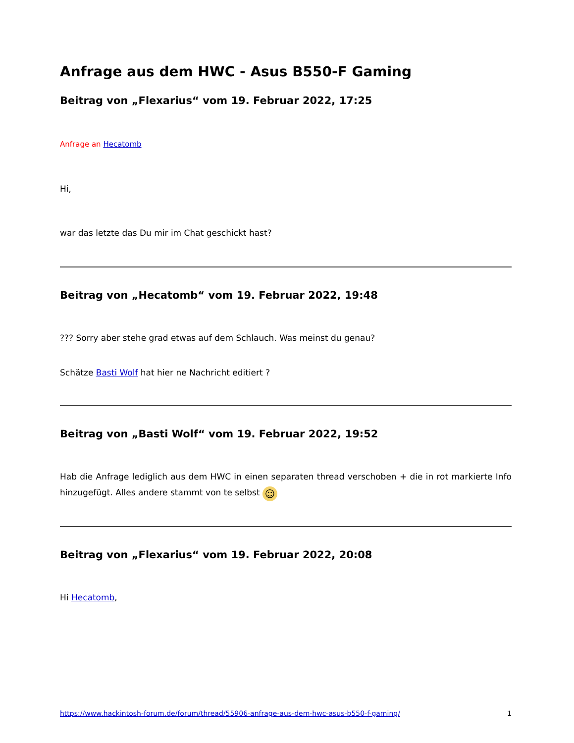Anfrage aus dem HWC - Asus B550-F Gaming
Beitrag von „Flexarius“ vom 19. Februar 2022, 17:25
Anfrage an Hecatomb
Hi,
war das letzte das Du mir im Chat geschickt hast?
Beitrag von „Hecatomb“ vom 19. Februar 2022, 19:48
??? Sorry aber stehe grad etwas auf dem Schlauch. Was meinst du genau?
Schätze Basti Wolf hat hier ne Nachricht editiert ?
Beitrag von „Basti Wolf“ vom 19. Februar 2022, 19:52
Hab die Anfrage lediglich aus dem HWC in einen separaten thread verschoben + die in rot markierte Info hinzugefügt. Alles andere stammt von te selbst ☺
Beitrag von „Flexarius“ vom 19. Februar 2022, 20:08
Hi Hecatomb,
https://www.hackintosh-forum.de/forum/thread/55906-anfrage-aus-dem-hwc-asus-b550-f-gaming/ 1